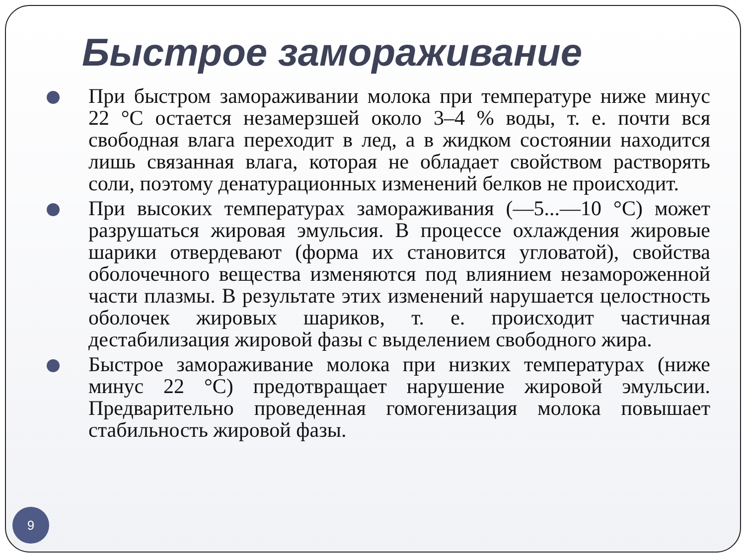Быстрое замораживание
При быстром замораживании молока при температуре ниже минус 22 °С остается незамерзшей около 3–4 % воды, т. е. почти вся свободная влага переходит в лед, а в жидком состоянии находится лишь связанная влага, которая не обладает свойством растворять соли, поэтому денатурационных изменений белков не происходит.
При высоких температурах замораживания (—5...—10 °С) может разрушаться жировая эмульсия. В процессе охлаждения жировые шарики отвердевают (форма их становится угловатой), свойства оболочечного вещества изменяются под влиянием незамороженной части плазмы. В результате этих изменений нарушается целостность оболочек жировых шариков, т. е. происходит частичная дестабилизация жировой фазы с выделением свободного жира.
Быстрое замораживание молока при низких температурах (ниже минус 22 °С) предотвращает нарушение жировой эмульсии. Предварительно проведенная гомогенизация молока повышает стабильность жировой фазы.
9